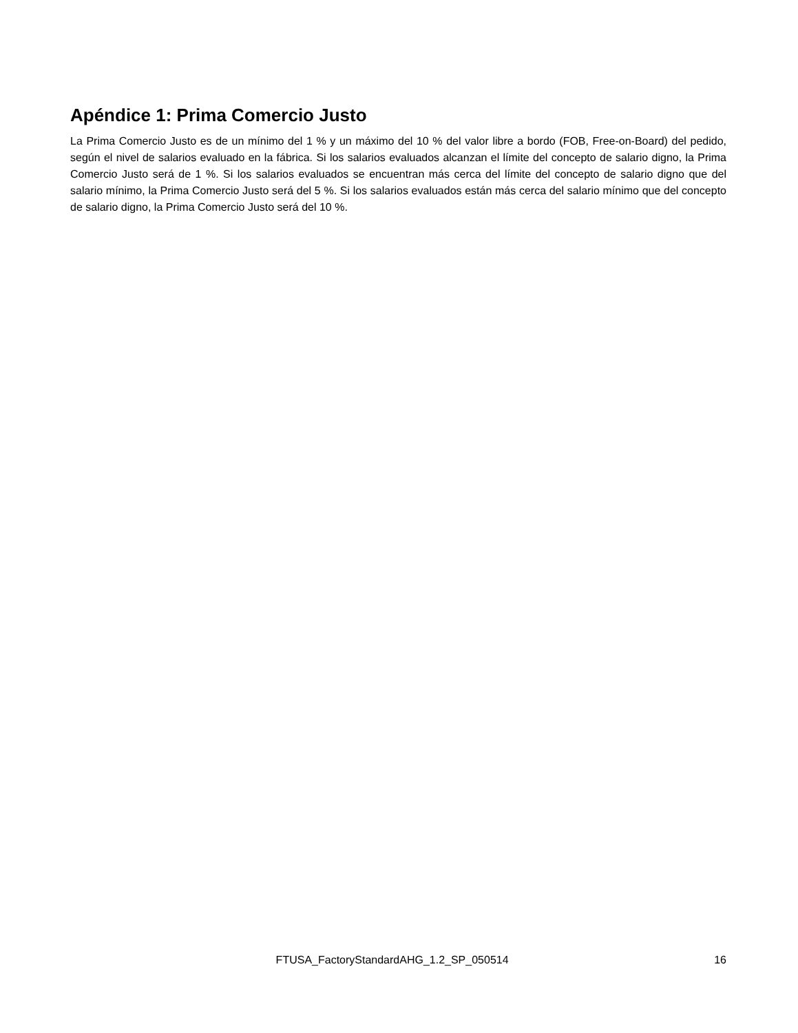Apéndice 1: Prima Comercio Justo
La Prima Comercio Justo es de un mínimo del 1 % y un máximo del 10 % del valor libre a bordo (FOB, Free-on-Board) del pedido, según el nivel de salarios evaluado en la fábrica. Si los salarios evaluados alcanzan el límite del concepto de salario digno, la Prima Comercio Justo será de 1 %. Si los salarios evaluados se encuentran más cerca del límite del concepto de salario digno que del salario mínimo, la Prima Comercio Justo será del 5 %. Si los salarios evaluados están más cerca del salario mínimo que del concepto de salario digno, la Prima Comercio Justo será del 10 %.
FTUSA_FactoryStandardAHG_1.2_SP_050514 16